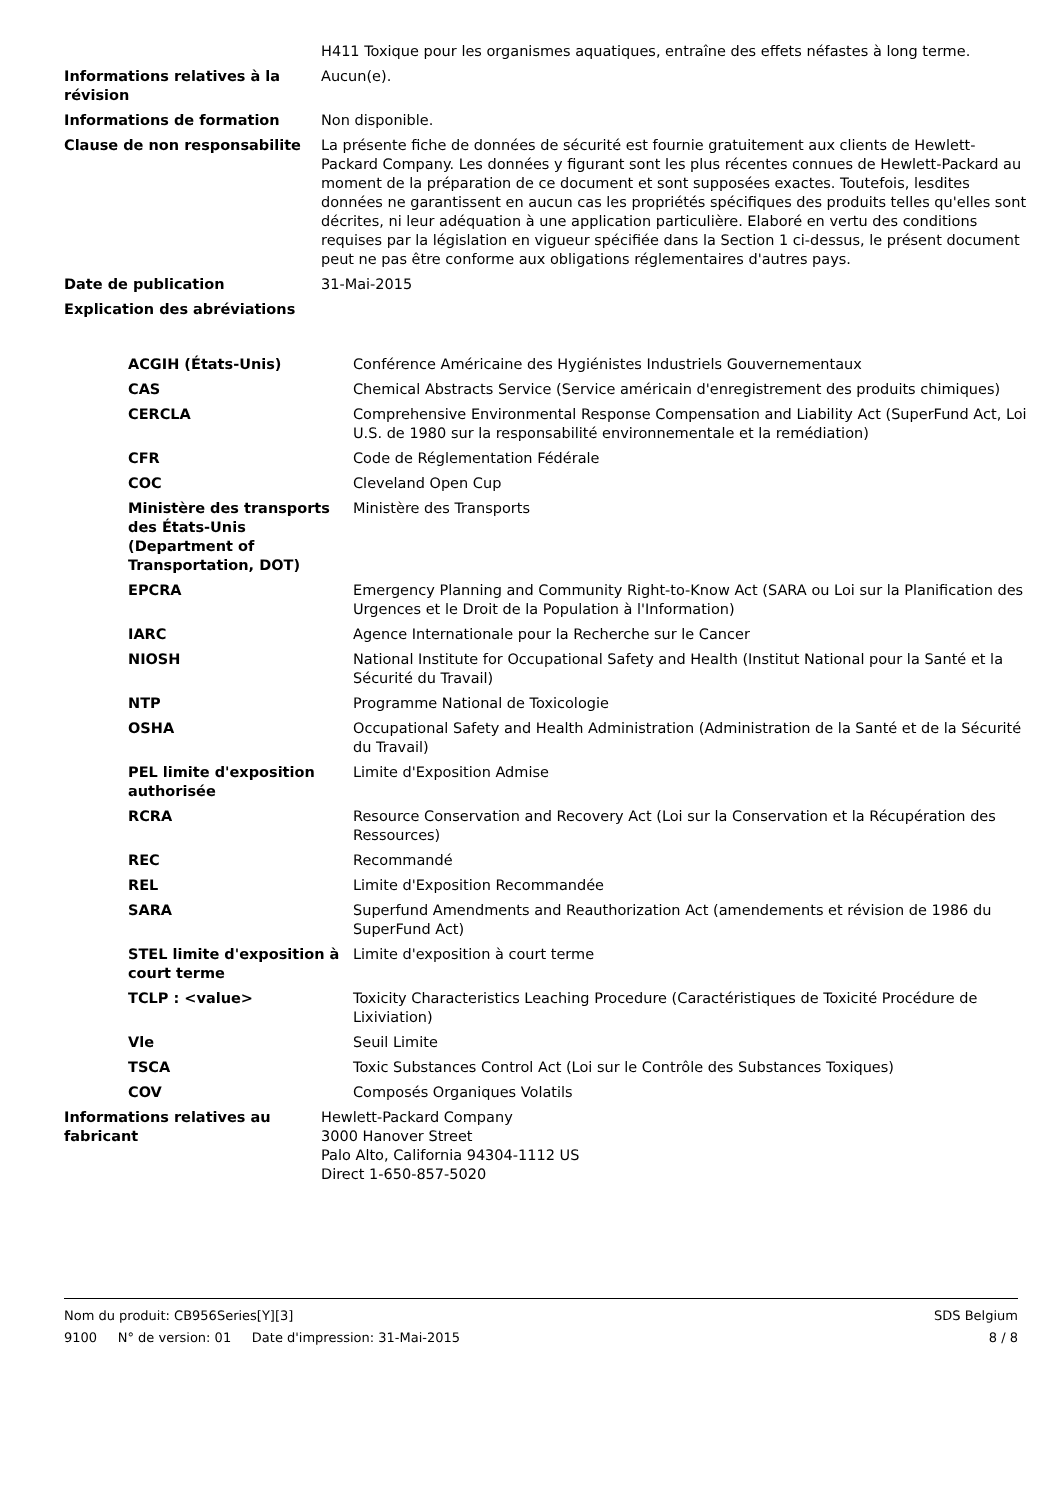| | H411 Toxique pour les organismes aquatiques, entraîne des effets néfastes à long terme. |
| Informations relatives à la révision | Aucun(e). |
| Informations de formation | Non disponible. |
| Clause de non responsabilite | La présente fiche de données de sécurité est fournie gratuitement aux clients de Hewlett-Packard Company. Les données y figurant sont les plus récentes connues de Hewlett-Packard au moment de la préparation de ce document et sont supposées exactes. Toutefois, lesdites données ne garantissent en aucun cas les propriétés spécifiques des produits telles qu'elles sont décrites, ni leur adéquation à une application particulière. Elaboré en vertu des conditions requises par la législation en vigueur spécifiée dans la Section 1 ci-dessus, le présent document peut ne pas être conforme aux obligations réglementaires d'autres pays. |
| Date de publication | 31-Mai-2015 |
| Explication des abréviations | |
| ACGIH (États-Unis) | Conférence Américaine des Hygiénistes Industriels Gouvernementaux |
| CAS | Chemical Abstracts Service (Service américain d'enregistrement des produits chimiques) |
| CERCLA | Comprehensive Environmental Response Compensation and Liability Act (SuperFund Act, Loi U.S. de 1980 sur la responsabilité environnementale et la remédiation) |
| CFR | Code de Réglementation Fédérale |
| COC | Cleveland Open Cup |
| Ministère des transports des États-Unis (Department of Transportation, DOT) | Ministère des Transports |
| EPCRA | Emergency Planning and Community Right-to-Know Act (SARA ou Loi sur la Planification des Urgences et le Droit de la Population à l'Information) |
| IARC | Agence Internationale pour la Recherche sur le Cancer |
| NIOSH | National Institute for Occupational Safety and Health (Institut National pour la Santé et la Sécurité du Travail) |
| NTP | Programme National de Toxicologie |
| OSHA | Occupational Safety and Health Administration (Administration de la Santé et de la Sécurité du Travail) |
| PEL limite d'exposition authorisée | Limite d'Exposition Admise |
| RCRA | Resource Conservation and Recovery Act (Loi sur la Conservation et la Récupération des Ressources) |
| REC | Recommandé |
| REL | Limite d'Exposition Recommandée |
| SARA | Superfund Amendments and Reauthorization Act (amendements et révision de 1986 du SuperFund Act) |
| STEL limite d'exposition à court terme | Limite d'exposition à court terme |
| TCLP : <value> | Toxicity Characteristics Leaching Procedure (Caractéristiques de Toxicité Procédure de Lixiviation) |
| Vle | Seuil Limite |
| TSCA | Toxic Substances Control Act (Loi sur le Contrôle des Substances Toxiques) |
| COV | Composés Organiques Volatils |
| Informations relatives au fabricant | Hewlett-Packard Company 3000 Hanover Street Palo Alto, California 94304-1112 US Direct 1-650-857-5020 |
Nom du produit: CB956Series[Y][3] SDS Belgium
9100 N° de version: 01 Date d'impression: 31-Mai-2015 8 / 8